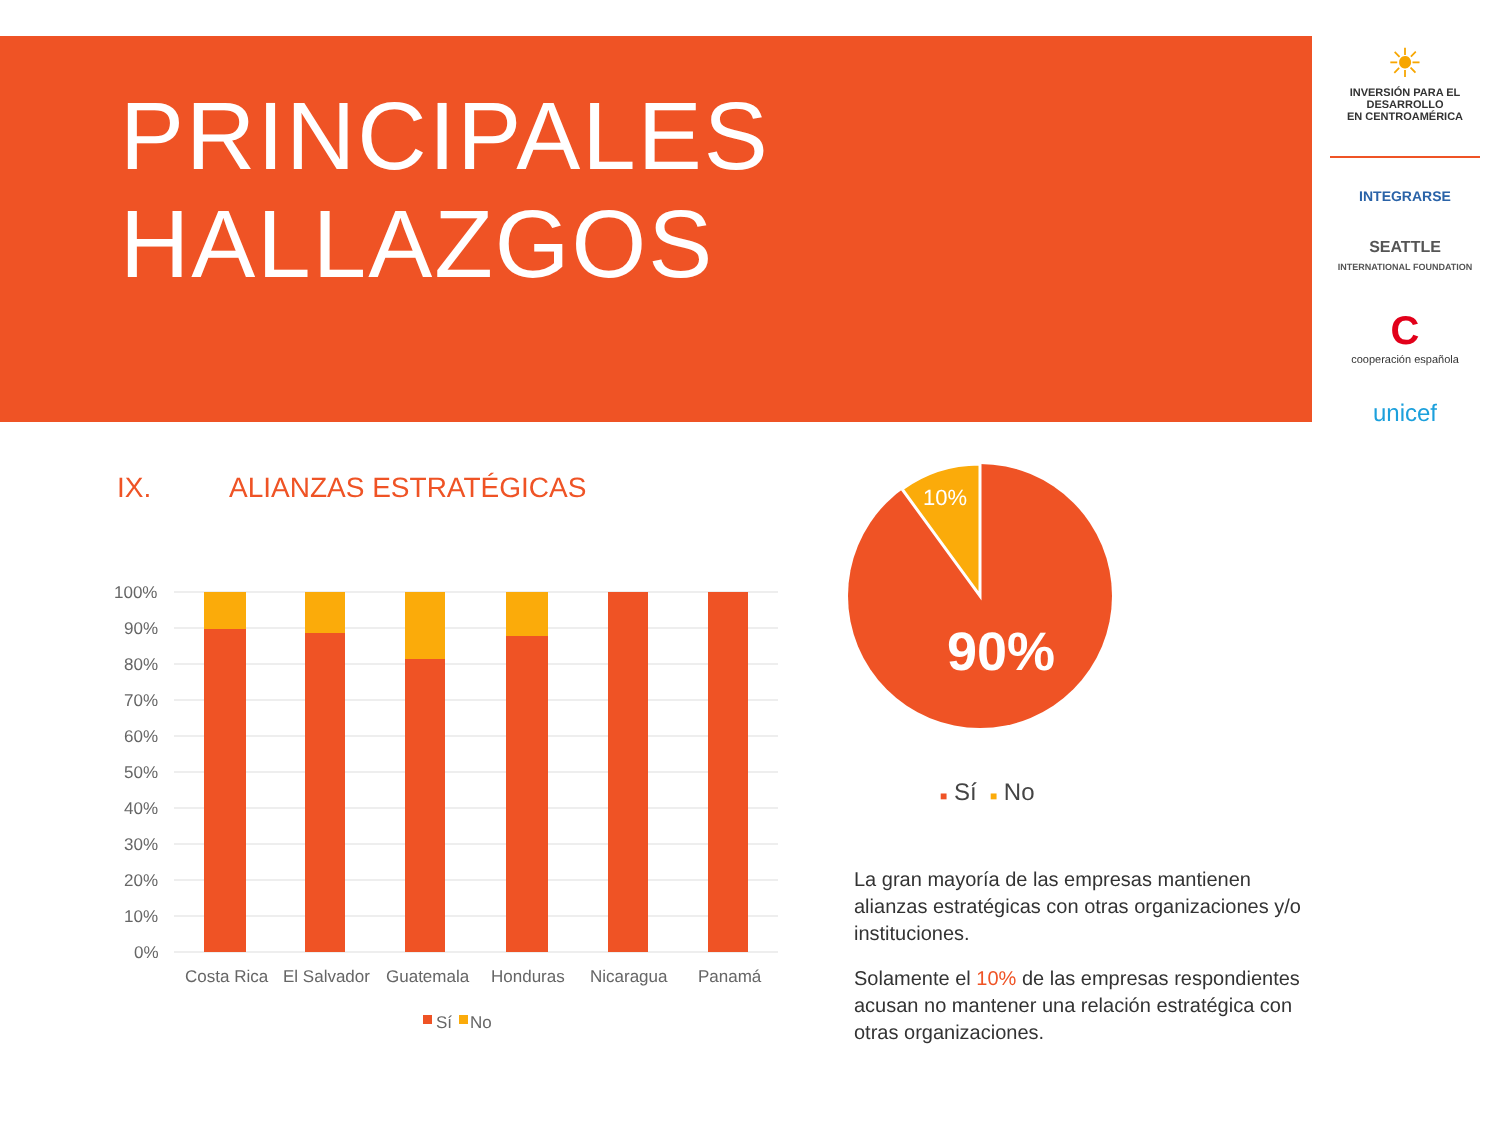PRINCIPALES
HALLAZGOS
☀
INVERSIÓN PARA EL DESARROLLO
EN CENTROAMÉRICA
INTEGRARSE
SEATTLE
INTERNATIONAL FOUNDATION
C
cooperación española
unicef
IX. ALIANZAS ESTRATÉGICAS
100%
90%
80%
70%
60%
50%
40%
30%
20%
10%
0%
Costa Rica
El Salvador
Guatemala
Honduras
Nicaragua
Panamá
Sí
No
10%
90%
■ Sí ■ No
La gran mayoría de las empresas mantienen alianzas estratégicas con otras organizaciones y/o instituciones.
Solamente el 10% de las empresas respondientes acusan no mantener una relación estratégica con otras organizaciones.